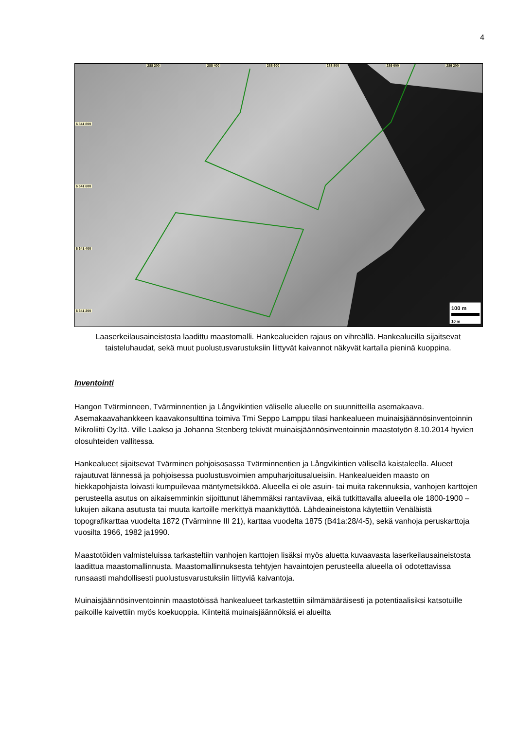4
100 m
10 m
288 200 288 400 288 600 288 800 289 000 289 200
6 641 800
6 641 600
6 641 400
6 641 200
Laaserkeilausaineistosta laadittu maastomalli. Hankealueiden rajaus on vihreällä. Hankealueilla sijaitsevat taisteluhaudat, sekä muut puolustusvarustuksiin liittyvät kaivannot näkyvät kartalla pieninä kuoppina.
Inventointi
Hangon Tvärminneen, Tvärminnentien ja Långvikintien väliselle alueelle on suunnitteilla asemakaava. Asemakaavahankkeen kaavakonsulttina toimiva Tmi Seppo Lamppu tilasi hankealueen muinaisjäännösinventoinnin Mikroliitti Oy:ltä. Ville Laakso ja Johanna Stenberg tekivät muinaisjäännösinventoinnin maastotyön 8.10.2014 hyvien olosuhteiden vallitessa.
Hankealueet sijaitsevat Tvärminen pohjoisosassa Tvärminnentien ja Långvikintien välisellä kaistaleella. Alueet rajautuvat lännessä ja pohjoisessa puolustusvoimien ampuharjoitusalueisiin. Hankealueiden maasto on hiekkapohjaista loivasti kumpuilevaa mäntymetsikköä. Alueella ei ole asuin- tai muita rakennuksia, vanhojen karttojen perusteella asutus on aikaisemminkin sijoittunut lähemmäksi rantaviivaa, eikä tutkittavalla alueella ole 1800-1900 –lukujen aikana asutusta tai muuta kartoille merkittyä maankäyttöä. Lähdeaineistona käytettiin Venäläistä topografikarttaa vuodelta 1872 (Tvärminne III 21), karttaa vuodelta 1875 (B41a:28/4-5), sekä vanhoja peruskarttoja vuosilta 1966, 1982 ja1990.
Maastotöiden valmisteluissa tarkasteltiin vanhojen karttojen lisäksi myös aluetta kuvaavasta laserkeilausaineistosta laadittua maastomallinnusta. Maastomallinnuksesta tehtyjen havaintojen perusteella alueella oli odotettavissa runsaasti mahdollisesti puolustusvarustuksiin liittyviä kaivantoja.
Muinaisjäännösinventoinnin maastotöissä hankealueet tarkastettiin silmämääräisesti ja potentiaalisiksi katsotuille paikoille kaivettiin myös koekuoppia. Kiinteitä muinaisjäännöksiä ei alueilta